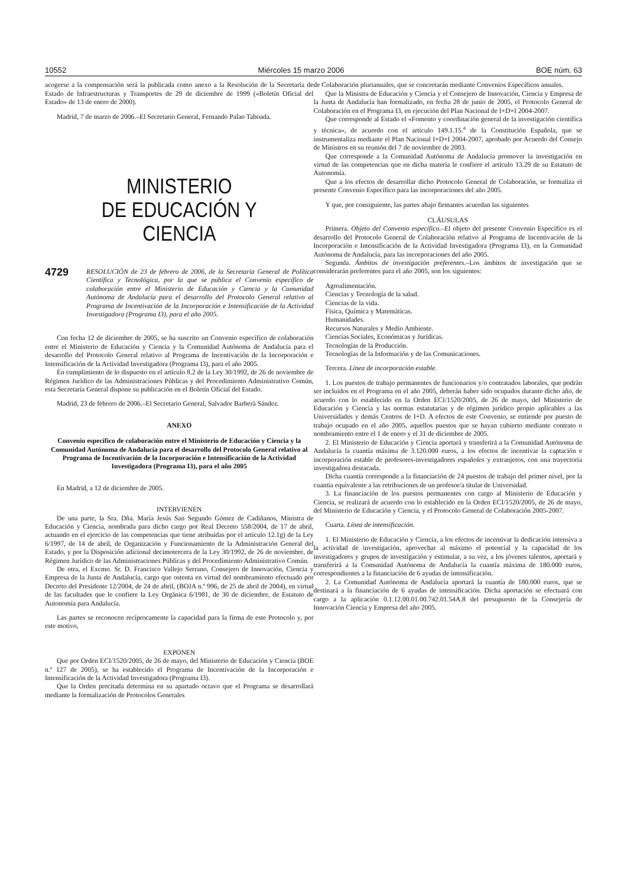10552 Miércoles 15 marzo 2006 BOE núm. 63
acogerse a la compensación será la publicada como anexo a la Resolución de la Secretaría de Estado de Infraestructuras y Transportes de 29 de diciembre de 1999 («Boletín Oficial del Estado» de 13 de enero de 2000).
Madrid, 7 de marzo de 2006.–El Secretario General, Fernando Palao Taboada.
MINISTERIO
DE EDUCACIÓN Y CIENCIA
4729 RESOLUCIÓN de 23 de febrero de 2006, de la Secretaría General de Política Científica y Tecnológica, por la que se publica el Convenio específico de colaboración entre el Ministerio de Educación y Ciencia y la Comunidad Autónoma de Andalucía para el desarrollo del Protocolo General relativo al Programa de Incentivación de la Incorporación e Intensificación de la Actividad Investigadora (Programa I3), para el año 2005.
Con fecha 12 de diciembre de 2005, se ha suscrito un Convenio específico de colaboración entre el Ministerio de Educación y Ciencia y la Comunidad Autónoma de Andalucía para el desarrollo del Protocolo General relativo al Programa de Incentivación de la Incorporación e Intensificación de la Actividad Investigadora (Programa I3), para el año 2005.
En cumplimiento de lo dispuesto en el artículo 8.2 de la Ley 30/1992, de 26 de noviembre de Régimen Jurídico de las Administraciones Públicas y del Procedimiento Administrativo Común, esta Secretaría General dispone su publicación en el Boletín Oficial del Estado.
Madrid, 23 de febrero de 2006.–El Secretario General, Salvador Barberà Sández.
ANEXO
Convenio específico de colaboración entre el Ministerio de Educación y Ciencia y la Comunidad Autónoma de Andalucía para el desarrollo del Protocolo General relativo al Programa de Incentivación de la Incorporación e Intensificación de la Actividad Investigadora (Programa I3), para el año 2005
En Madrid, a 12 de diciembre de 2005.
INTERVIENEN
De una parte, la Sra. Dña. María Jesús San Segundo Gómez de Cadiñanos, Ministra de Educación y Ciencia, nombrada para dicho cargo por Real Decreto 558/2004, de 17 de abril, actuando en el ejercicio de las competencias que tiene atribuidas por el artículo 12.1g) de la Ley 6/1997, de 14 de abril, de Organización y Funcionamiento de la Administración General del Estado, y por la Disposición adicional decimotercera de la Ley 30/1992, de 26 de noviembre, de Régimen Jurídico de las Administraciones Públicas y del Procedimiento Administrativo Común.
De otra, el Excmo. Sr. D. Francisco Vallejo Serrano, Consejero de Innovación, Ciencia y Empresa de la Junta de Andalucía, cargo que ostenta en virtud del nombramiento efectuado por Decreto del Presidente 12/2004, de 24 de abril, (BOJA n.º 996, de 25 de abril de 2004), en virtud de las facultades que le confiere la Ley Orgánica 6/1981, de 30 de diciembre, de Estatuto de Autonomía para Andalucía.
Las partes se reconocen recíprocamente la capacidad para la firma de este Protocolo y, por este motivo,
EXPONEN
Que por Orden ECI/1520/2005, de 26 de mayo, del Ministerio de Educación y Ciencia (BOE n.º 127 de 2005), se ha establecido el Programa de Incentivación de la Incorporación e Intensificación de la Actividad Investigadora (Programa I3).
Que la Orden precitada determina en su apartado octavo que el Programa se desarrollará mediante la formalización de Protocolos Generales
de Colaboración plurianuales, que se concretarán mediante Convenios Específicos anuales.
Que la Ministra de Educación y Ciencia y el Consejero de Innovación, Ciencia y Empresa de la Junta de Andalucía han formalizado, en fecha 28 de junio de 2005, el Protocolo General de Colaboración en el Programa I3, en ejecución del Plan Nacional de I+D+I 2004-2007.
Que corresponde al Estado el «Fomento y coordinación general de la investigación científica y técnica», de acuerdo con el artículo 149.1.15.<sup>a</sup> de la Constitución Española, que se instrumentaliza mediante el Plan Nacional I+D+I 2004-2007, aprobado por Acuerdo del Consejo de Ministros en su reunión del 7 de noviembre de 2003.
Que corresponde a la Comunidad Autónoma de Andalucía promover la investigación en virtud de las competencias que en dicha materia le confiere el artículo 13.29 de su Estatuto de Autonomía.
Que a los efectos de desarrollar dicho Protocolo General de Colaboración, se formaliza el presente Convenio Específico para las incorporaciones del año 2005.
Y que, por consiguiente, las partes abajo firmantes acuerdan las siguientes
CLÁUSULAS
Primera. Objeto del Convenio específico.–El objeto del presente Convenio Específico es el desarrollo del Protocolo General de Colaboración relativo al Programa de Incentivación de la Incorporación e Intensificación de la Actividad Investigadora (Programa I3), en la Comunidad Autónoma de Andalucía, para las incorporaciones del año 2005.
Segunda. Ámbitos de investigación preferentes.–Los ámbitos de investigación que se considerarán preferentes para el año 2005, son los siguientes:
Agroalimentación.
Ciencias y Tecnología de la salud.
Ciencias de la vida.
Física, Química y Matemáticas.
Humanidades.
Recursos Naturales y Medio Ambiente.
Ciencias Sociales, Económicas y Jurídicas.
Tecnologías de la Producción.
Tecnologías de la Información y de las Comunicaciones.
Tercera. Línea de incorporación estable.
1. Los puestos de trabajo permanentes de funcionarios y/o contratados laborales, que podrán ser incluidos en el Programa en el año 2005, deberán haber sido ocupados durante dicho año, de acuerdo con lo establecido en la Orden ECI/1520/2005, de 26 de mayo, del Ministerio de Educación y Ciencia y las normas estatutarias y de régimen jurídico propio aplicables a las Universidades y demás Centros de I+D. A efectos de este Convenio, se entiende por puesto de trabajo ocupado en el año 2005, aquellos puestos que se hayan cubierto mediante contrato o nombramiento entre el 1 de enero y el 31 de diciembre de 2005.
2. El Ministerio de Educación y Ciencia aportará y transferirá a la Comunidad Autónoma de Andalucía la cuantía máxima de 3.120.000 euros, a los efectos de incentivar la captación e incorporación estable de profesores-investigadores españoles y extranjeros, con una trayectoria investigadora destacada.
Dicha cuantía corresponde a la financiación de 24 puestos de trabajo del primer nivel, por la cuantía equivalente a las retribuciones de un profesor/a titular de Universidad.
3. La financiación de los puestos permanentes con cargo al Ministerio de Educación y Ciencia, se realizará de acuerdo con lo establecido en la Orden ECI/1520/2005, de 26 de mayo, del Ministerio de Educación y Ciencia, y el Protocolo General de Colaboración 2005-2007.
Cuarta. Línea de intensificación.
1. El Ministerio de Educación y Ciencia, a los efectos de incentivar la dedicación intensiva a la actividad de investigación, aprovechar al máximo el potencial y la capacidad de los investigadores y grupos de investigación y estimular, a su vez, a los jóvenes talentos, aportará y transferirá a la Comunidad Autónoma de Andalucía la cuantía máxima de 180.000 euros, correspondientes a la financiación de 6 ayudas de intensificación.
2. La Comunidad Autónoma de Andalucía aportará la cuantía de 180.000 euros, que se destinará a la financiación de 6 ayudas de intensificación. Dicha aportación se efectuará con cargo a la aplicación 0.1.12.00.01.00.742.01.54A.8 del presupuesto de la Consejería de Innovación Ciencia y Empresa del año 2005.